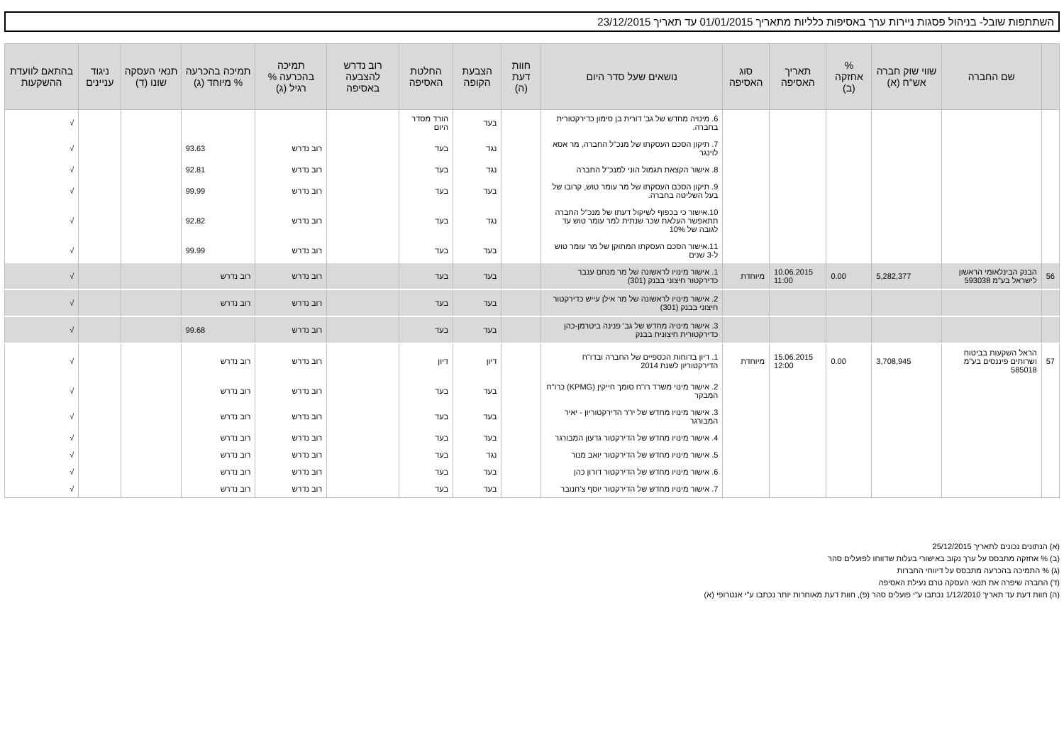השתתפות שובל- בניהול פסגות ניירות ערך באסיפות כלליות מתאריך 01/01/2015 עד תאריך 23/12/2015
| | שם החברה | שווי שוק חברה אש"ח (א) | % אחזקה (ב) | תאריך האסיפה | סוג האסיפה | נושאים שעל סדר היום | חוות דעת (ה) | הצבעת הקופה | החלטת האסיפה | רוב נדרש להצבעה באסיפה | תמיכה בהכרעה % רגיל (ג) | תמיכה בהכרעה % מיוחד (ג) | תנאי העסקה שונו (ד) | ניגוד עניינים | בהתאם לוועדת ההשקעות |
| --- | --- | --- | --- | --- | --- | --- | --- | --- | --- | --- | --- | --- | --- | --- | --- |
| | | | | | | 6. מינויה מחדש של גב' דורית בן סימון כדירקטורית בחברה. | | בעד | הורד מסדר היום | | | | | | √ |
| | | | | | | 7. תיקון הסכם העסקתו של מנכ"ל החברה, מר אסא לוינגר | | נגד | בעד | | רוב נדרש | 93.63 | | | √ |
| | | | | | | 8. אישור הקצאת תגמול הוני למנכ"ל החברה | | נגד | בעד | | רוב נדרש | 92.81 | | | √ |
| | | | | | | 9. תיקון הסכם העסקתו של מר עומר טוש, קרובו של בעל השליטה בחברה. | | בעד | בעד | | רוב נדרש | 99.99 | | | √ |
| | | | | | | 10.אישור כי בכפוף לשיקול דעתו של מנכ"ל החברה תתאפשר העלאת שכר שנתית למר עומר טוש עד לגובה של 10% | | נגד | בעד | | רוב נדרש | 92.82 | | | √ |
| | | | | | | 11.אישור הסכם העסקתו המתוקן של מר עומר טוש ל-3 שנים | | בעד | בעד | | רוב נדרש | 99.99 | | | √ |
| 56 | הבנק הבינלאומי הראשון לישראל בע"מ 593038 | 5,282,377 | 0.00 | 10.06.2015 11:00 | מיוחדת | 1. אישור מינויו לראשונה של מר מנחם ענבר כדירקטור חיצוני בבנק (301) | | בעד | בעד | | רוב נדרש | רוב נדרש | | | √ |
| | | | | | | 2. אישור מינויו לראשונה של מר אילן עייש כדירקטור חיצוני בבנק (301) | | בעד | בעד | | רוב נדרש | רוב נדרש | | | √ |
| | | | | | | 3. אישור מינויה מחדש של גב' פנינה ביטרמן-כהן כדירקטורית חיצונית בבנק | | בעד | בעד | | רוב נדרש | 99.68 | | | √ |
| 57 | הראל השקעות בביטוח ושרותים פיננסים בע"מ 585018 | 3,708,945 | 0.00 | 15.06.2015 12:00 | מיוחדת | 1. דיון בדוחות הכספיים של החברה ובדו"ח הדירקטוריון לשנת 2014 | | דיון | דיון | | רוב נדרש | רוב נדרש | | | √ |
| | | | | | | 2. אישור מינוי משרד רו"ח סומך חייקין (KPMG) כרו"ח המבקר | | בעד | בעד | | רוב נדרש | רוב נדרש | | | √ |
| | | | | | | 3. אישור מינויו מחדש של יו"ר הדירקטוריון - יאיר המבורגר | | בעד | בעד | | רוב נדרש | רוב נדרש | | | √ |
| | | | | | | 4. אישור מינויו מחדש של הדירקטור גדעון המבורגר | | בעד | בעד | | רוב נדרש | רוב נדרש | | | √ |
| | | | | | | 5. אישור מינויו מחדש של הדירקטור יואב מנור | | נגד | בעד | | רוב נדרש | רוב נדרש | | | √ |
| | | | | | | 6. אישור מינויו מחדש של הדירקטור דורון כהן | | בעד | בעד | | רוב נדרש | רוב נדרש | | | √ |
| | | | | | | 7. אישור מינויו מחדש של הדירקטור יוסף צ'חנובר | | בעד | בעד | | רוב נדרש | רוב נדרש | | | √ |
(א) הנתונים נכונים לתאריך 25/12/2015
(ב) % אחזקה מתבסס על ערך נקוב באישורי בעלות שדווחו לפועלים סהר
(ג) % התמיכה בהכרעה מתבסס על דיווחי החברות
(ד) החברה שיפרה את תנאי העסקה טרם נעילת האסיפה
(ה) חוות דעת עד תאריך 1/12/2010 נכתבו ע"י פועלים סהר (פ), חוות דעת מאוחרות יותר נכתבו ע"י אנטרופי (א)